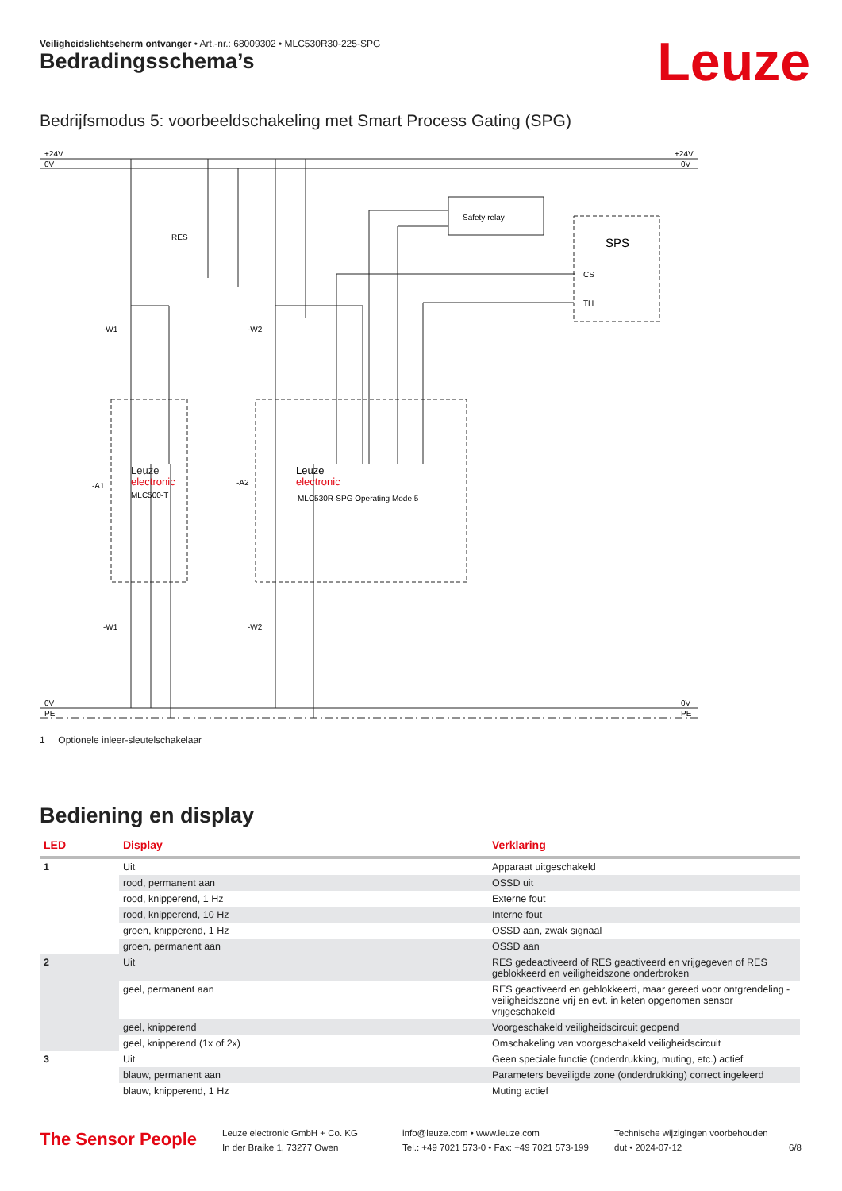Veiligheidslichtscherm ontvanger • Art.-nr.: 68009302 • MLC530R30-225-SPG
Leuze Bedradingsschema’s
Bedrijfsmodus 5: voorbeeldschakeling met Smart Process Gating (SPG)
+24V
0V
+24V
0V
Safety relay
SPS
CS
TH
RES
-W1
-W2
-A1
-A2
Leuze
electronic
MLC500-T
Leuze
electronic
MLC530R-SPG Operating Mode 5
-W1
-W2
0V
PE
0V
PE
1 Optionele inleer-sleutelschakelaar
Bediening en display
| LED | Display | Verklaring |
| --- | --- | --- |
| 1 | Uit | Apparaat uitgeschakeld |
| | rood, permanent aan | OSSD uit |
| | rood, knipperend, 1 Hz | Externe fout |
| | rood, knipperend, 10 Hz | Interne fout |
| | groen, knipperend, 1 Hz | OSSD aan, zwak signaal |
| | groen, permanent aan | OSSD aan |
| 2 | Uit | RES gedeactiveerd of RES geactiveerd en vrijgegeven of RES geblokkeerd en veiligheidszone onderbroken |
| | geel, permanent aan | RES geactiveerd en geblokkeerd, maar gereed voor ontgrendeling - veiligheidszone vrij en evt. in keten opgenomen sensor vrijgeschakeld |
| | geel, knipperend | Voorgeschakeld veiligheidscircuit geopend |
| | geel, knipperend (1x of 2x) | Omschakeling van voorgeschakeld veiligheidscircuit |
| 3 | Uit | Geen speciale functie (onderdrukking, muting, etc.) actief |
| | blauw, permanent aan | Parameters beveiligde zone (onderdrukking) correct ingeleerd |
| | blauw, knipperend, 1 Hz | Muting actief |
The Sensor People
Leuze electronic GmbH + Co. KG
In der Braike 1, 73277 Owen
info@leuze.com • www.leuze.com
Tel.: +49 7021 573-0 • Fax: +49 7021 573-199
Technische wijzigingen voorbehouden
dut • 2024-07-12
6/8